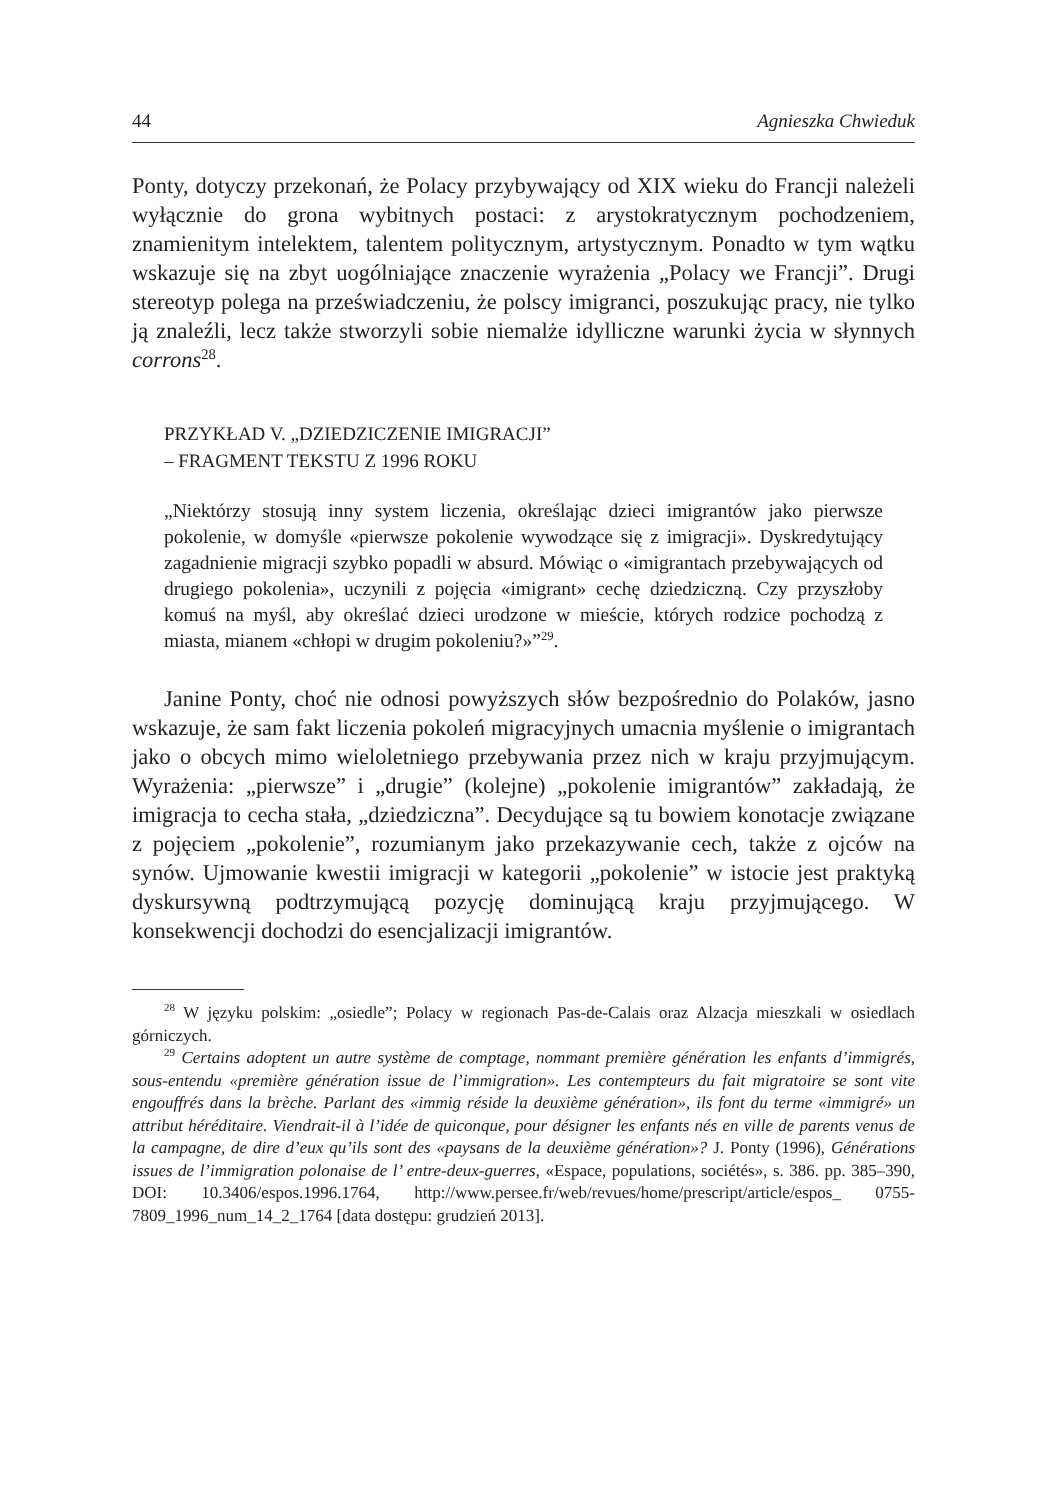44 Agnieszka Chwieduk
Ponty, dotyczy przekonań, że Polacy przybywający od XIX wieku do Francji należeli wyłącznie do grona wybitnych postaci: z arystokratycznym pochodzeniem, znamienitym intelektem, talentem politycznym, artystycznym. Ponadto w tym wątku wskazuje się na zbyt uogólniające znaczenie wyrażenia „Polacy we Francji”. Drugi stereotyp polega na przeświadczeniu, że polscy imigranci, poszukując pracy, nie tylko ją znaleźli, lecz także stworzyli sobie niemalże idylliczne warunki życia w słynnych corrons<sup>28</sup>.
PRZYKŁAD V. „DZIEDZICZENIE IMIGRACJI”
– FRAGMENT TEKSTU Z 1996 ROKU
„Niektórzy stosują inny system liczenia, określając dzieci imigrantów jako pierwsze pokolenie, w domyśle «pierwsze pokolenie wywodzące się z imigracji». Dyskredytujący zagadnienie migracji szybko popadli w absurd. Mówiąc o «imigrantach przebywających od drugiego pokolenia», uczynili z pojęcia «imigrant» cechę dziedziczną. Czy przyszłoby komuś na myśl, aby określać dzieci urodzone w mieście, których rodzice pochodzą z miasta, mianem «chłopi w drugim pokoleniu?»”<sup>29</sup>.
Janine Ponty, choć nie odnosi powyższych słów bezpośrednio do Polaków, jasno wskazuje, że sam fakt liczenia pokoleń migracyjnych umacnia myślenie o imigrantach jako o obcych mimo wieloletniego przebywania przez nich w kraju przyjmującym. Wyrażenia: „pierwsze” i „drugie” (kolejne) „pokolenie imigrantów” zakładają, że imigracja to cecha stała, „dziedziczna”. Decydujące są tu bowiem konotacje związane z pojęciem „pokolenie”, rozumianym jako przekazywanie cech, także z ojców na synów. Ujmowanie kwestii imigracji w kategorii „pokolenie” w istocie jest praktyką dyskursywną podtrzymującą pozycję dominującą kraju przyjmującego. W konsekwencji dochodzi do esencjalizacji imigrantów.
<sup>28</sup> W języku polskim: „osiedle”; Polacy w regionach Pas-de-Calais oraz Alzacja mieszkali w osiedlach górniczych.
<sup>29</sup> Certains adoptent un autre système de comptage, nommant première génération les enfants d’immigrés, sous-entendu «première génération issue de l’immigration». Les contempteurs du fait migratoire se sont vite engouffrés dans la brèche. Parlant des «immig réside la deuxième génération», ils font du terme «immigré» un attribut héréditaire. Viendrait-il à l’idée de quiconque, pour désigner les enfants nés en ville de parents venus de la campagne, de dire d’eux qu’ils sont des «paysans de la deuxième génération»? J. Ponty (1996), Générations issues de l’immigration polonaise de l’ entre-deux-guerres, «Espace, populations, sociétés», s. 386. pp. 385–390, DOI: 10.3406/espos.1996.1764, http://www.persee.fr/web/revues/home/prescript/article/espos_ 0755-7809_1996_num_14_2_1764 [data dostępu: grudzień 2013].